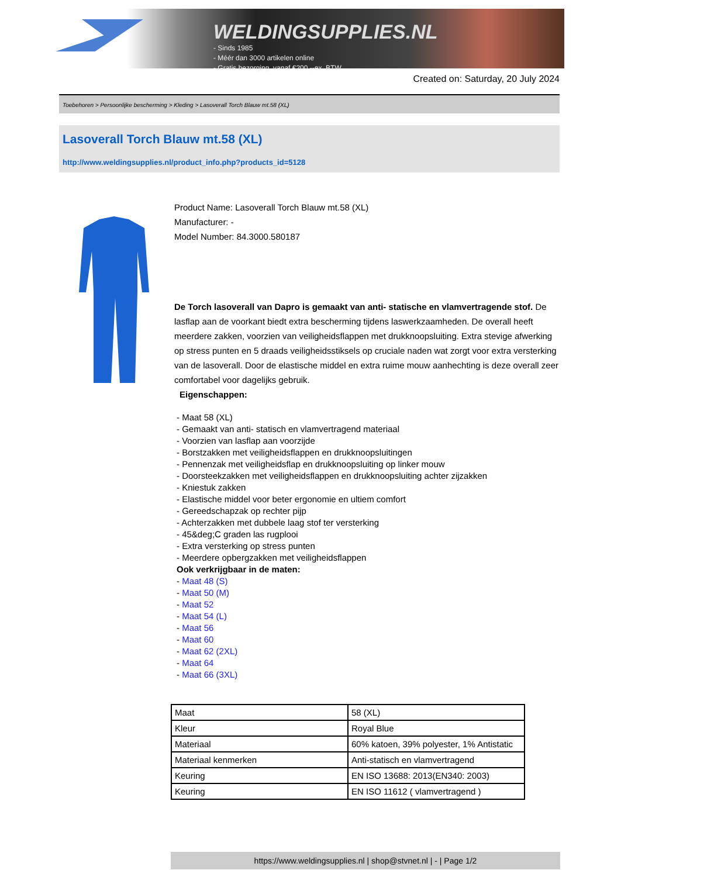WELDINGSUPPLIES.NL
- Sinds 1985
- Méér dan 3000 artikelen online
- Gratis bezorging, vanaf €200,--ex. BTW
Created on: Saturday, 20 July 2024
Toebehoren > Persoonlijke bescherming > Kleding > Lasoverall Torch Blauw mt.58 (XL)
Lasoverall Torch Blauw mt.58 (XL)
http://www.weldingsupplies.nl/product_info.php?products_id=5128
Product Name: Lasoverall Torch Blauw mt.58 (XL)
Manufacturer: -
Model Number: 84.3000.580187
De Torch lasoverall van Dapro is gemaakt van anti- statische en vlamvertragende stof. De lasflap aan de voorkant biedt extra bescherming tijdens laswerkzaamheden. De overall heeft meerdere zakken, voorzien van veiligheidsflappen met drukknoopsluiting. Extra stevige afwerking op stress punten en 5 draads veiligheidsstiksels op cruciale naden wat zorgt voor extra versterking van de lasoverall. Door de elastische middel en extra ruime mouw aanhechting is deze overall zeer comfortabel voor dagelijks gebruik.
Eigenschappen:
- Maat 58 (XL)
- Gemaakt van anti- statisch en vlamvertragend materiaal
- Voorzien van lasflap aan voorzijde
- Borstzakken met veiligheidsflappen en drukknoopsluitingen
- Pennenzak met veiligheidsflap en drukknoopsluiting op linker mouw
- Doorsteekzakken met veiligheidsflappen en drukknoopsluiting achter zijzakken
- Kniestuk zakken
- Elastische middel voor beter ergonomie en ultiem comfort
- Gereedschapzak op rechter pijp
- Achterzakken met dubbele laag stof ter versterking
- 45&deg;C graden las rugplooi
- Extra versterking op stress punten
- Meerdere opbergzakken met veiligheidsflappen
Ook verkrijgbaar in de maten:
- Maat 48 (S)
- Maat 50 (M)
- Maat 52
- Maat 54 (L)
- Maat 56
- Maat 60
- Maat 62 (2XL)
- Maat 64
- Maat 66 (3XL)
| Maat | 58 (XL) |
| Kleur | Royal Blue |
| Materiaal | 60% katoen, 39% polyester, 1% Antistatic |
| Materiaal kenmerken | Anti-statisch en vlamvertragend |
| Keuring | EN ISO 13688: 2013(EN340: 2003) |
| Keuring | EN ISO 11612 ( vlamvertragend ) |
https://www.weldingsupplies.nl | shop@stvnet.nl | - | Page 1/2